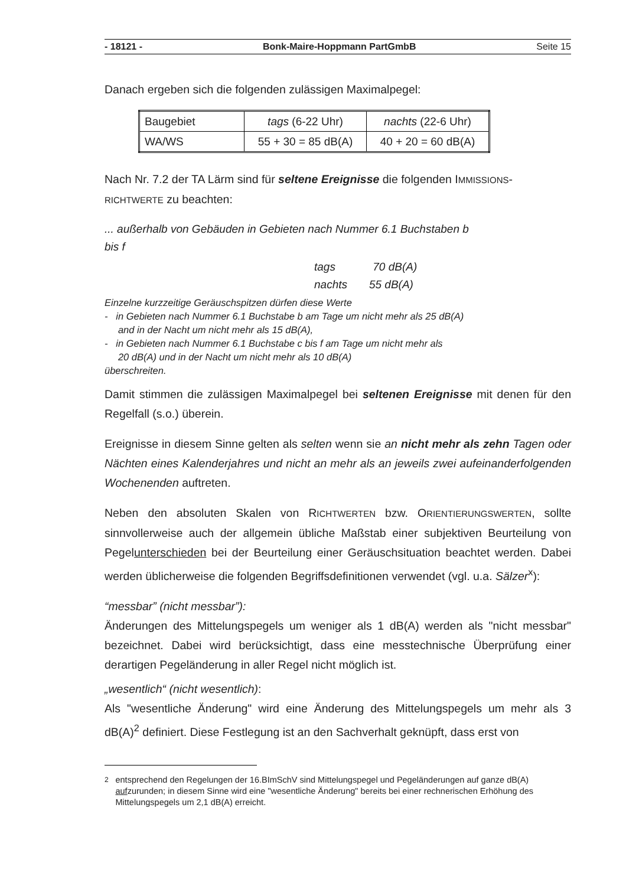- 18121 - Bonk-Maire-Hoppmann PartGmbB Seite 15
Danach ergeben sich die folgenden zulässigen Maximalpegel:
| Baugebiet | tags (6-22 Uhr) | nachts (22-6 Uhr) |
| WA/WS | 55 + 30 = 85 dB(A) | 40 + 20 = 60 dB(A) |
Nach Nr. 7.2 der TA Lärm sind für seltene Ereignisse die folgenden IMMISSIONS-
RICHTWERTE zu beachten:
... außerhalb von Gebäuden in Gebieten nach Nummer 6.1 Buchstaben b
bis f
tags 70 dB(A)
nachts 55 dB(A)
Einzelne kurzzeitige Geräuschspitzen dürfen diese Werte
- in Gebieten nach Nummer 6.1 Buchstabe b am Tage um nicht mehr als 25 dB(A)
and in der Nacht um nicht mehr als 15 dB(A),
- in Gebieten nach Nummer 6.1 Buchstabe c bis f am Tage um nicht mehr als
20 dB(A) und in der Nacht um nicht mehr als 10 dB(A)
überschreiten.
Damit stimmen die zulässigen Maximalpegel bei seltenen Ereignisse mit denen für den Regelfall (s.o.) überein.
Ereignisse in diesem Sinne gelten als selten wenn sie an nicht mehr als zehn Tagen oder Nächten eines Kalenderjahres und nicht an mehr als an jeweils zwei aufeinanderfolgenden Wochenenden auftreten.
Neben den absoluten Skalen von RICHTWERTEN bzw. ORIENTIERUNGSWERTEN, sollte sinnvollerweise auch der allgemein übliche Maßstab einer subjektiven Beurteilung von Pegelunterschieden bei der Beurteilung einer Geräuschsituation beachtet werden. Dabei werden üblicherweise die folgenden Begriffsdefinitionen verwendet (vgl. u.a. Sälzer<sup>x</sup>):
“messbar” (nicht messbar”):
Änderungen des Mittelungspegels um weniger als 1 dB(A) werden als "nicht messbar" bezeichnet. Dabei wird berücksichtigt, dass eine messtechnische Überprüfung einer derartigen Pegeländerung in aller Regel nicht möglich ist.
„wesentlich“ (nicht wesentlich):
Als "wesentliche Änderung" wird eine Änderung des Mittelungspegels um mehr als 3 dB(A)<sup>2</sup> definiert. Diese Festlegung ist an den Sachverhalt geknüpft, dass erst von
<sup>2</sup> entsprechend den Regelungen der 16.BImSchV sind Mittelungspegel und Pegeländerungen auf ganze dB(A) aufzurunden; in diesem Sinne wird eine "wesentliche Änderung" bereits bei einer rechnerischen Erhöhung des Mittelungspegels um 2,1 dB(A) erreicht.